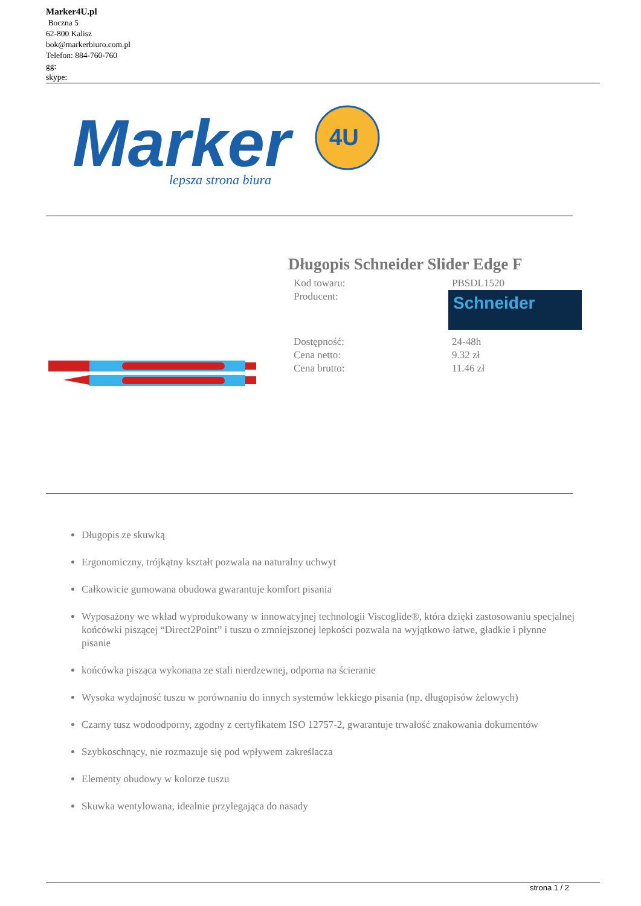Marker4U.pl
Boczna 5
62-800 Kalisz
bok@markerbiuro.com.pl
Telefon: 884-760-760
gg:
skype:
Marker
lepsza strona biura
4U
Długopis Schneider Slider Edge F
| Kod towaru: | PBSDL1520 |
| Producent: | Schneider |
| Dostępność: | 24-48h |
| Cena netto: | 9.32 zł |
| Cena brutto: | 11.46 zł |
Długopis ze skuwką
Ergonomiczny, trójkątny kształt pozwala na naturalny uchwyt
Całkowicie gumowana obudowa gwarantuje komfort pisania
Wyposażony we wkład wyprodukowany w innowacyjnej technologii Viscoglide®, która dzięki zastosowaniu specjalnej końcówki piszącej “Direct2Point” i tuszu o zmniejszonej lepkości pozwala na wyjątkowo łatwe, gładkie i płynne pisanie
końcówka pisząca wykonana ze stali nierdzewnej, odporna na ścieranie
Wysoka wydajność tuszu w porównaniu do innych systemów lekkiego pisania (np. długopisów żelowych)
Czarny tusz wodoodporny, zgodny z certyfikatem ISO 12757-2, gwarantuje trwałość znakowania dokumentów
Szybkoschnący, nie rozmazuje się pod wpływem zakreślacza
Elementy obudowy w kolorze tuszu
Skuwka wentylowana, idealnie przylegająca do nasady
strona 1 / 2